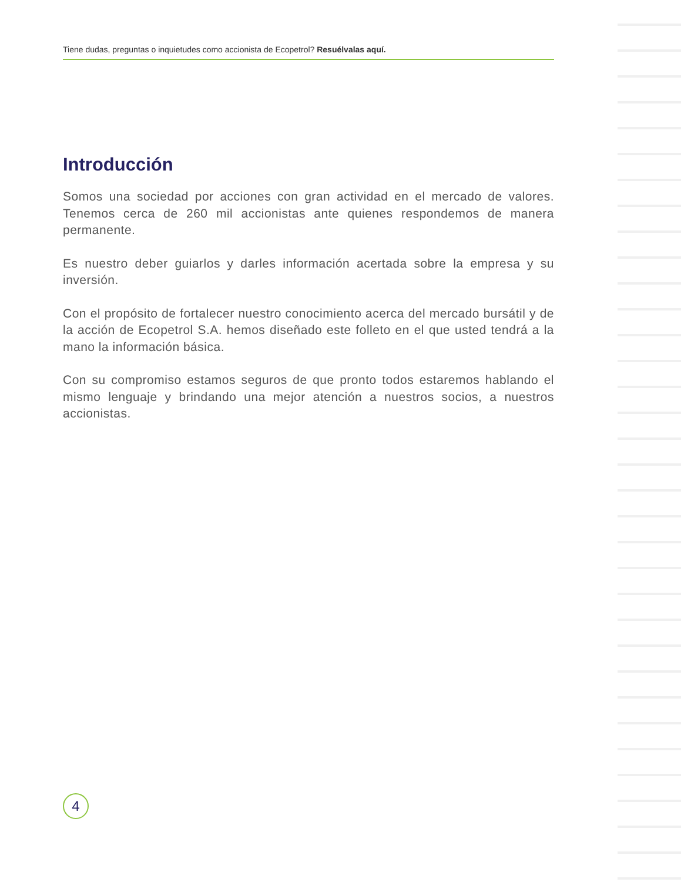Tiene dudas, preguntas o inquietudes como accionista de Ecopetrol? Resuélvalas aquí.
Introducción
Somos una sociedad por acciones con gran actividad en el mercado de valores. Tenemos cerca de 260 mil accionistas ante quienes respondemos de manera permanente.
Es nuestro deber guiarlos y darles información acertada sobre la empresa y su inversión.
Con el propósito de fortalecer nuestro conocimiento acerca del mercado bursátil y de la acción de Ecopetrol S.A. hemos diseñado este folleto en el que usted tendrá a la mano la información básica.
Con su compromiso estamos seguros de que pronto todos estaremos hablando el mismo lenguaje y brindando una mejor atención a nuestros socios, a nuestros accionistas.
4